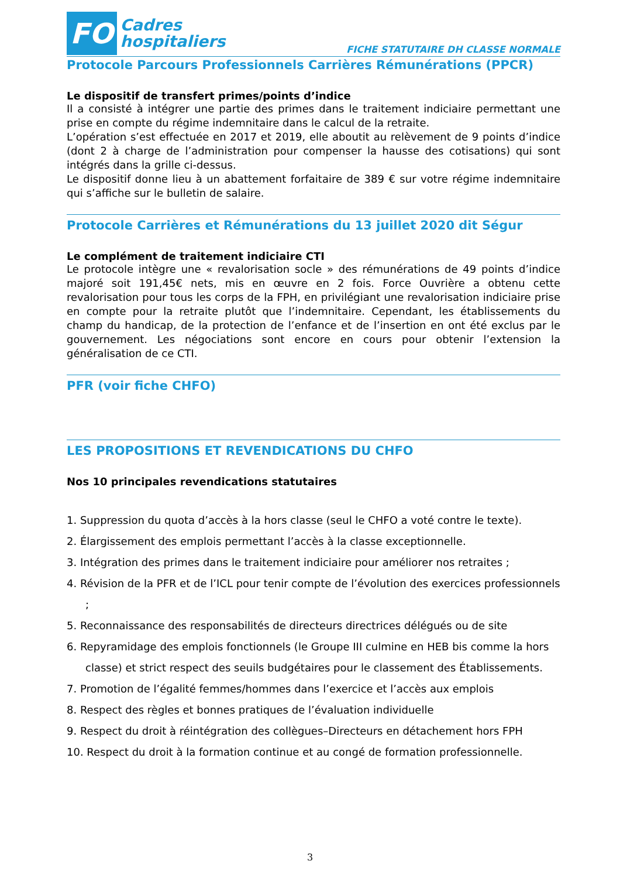FO Cadres
hospitaliers
FICHE STATUTAIRE DH CLASSE NORMALE
Protocole Parcours Professionnels Carrières Rémunérations (PPCR)
Le dispositif de transfert primes/points d’indice
Il a consisté à intégrer une partie des primes dans le traitement indiciaire permettant une prise en compte du régime indemnitaire dans le calcul de la retraite.
L’opération s’est effectuée en 2017 et 2019, elle aboutit au relèvement de 9 points d’indice (dont 2 à charge de l’administration pour compenser la hausse des cotisations) qui sont intégrés dans la grille ci-dessus.
Le dispositif donne lieu à un abattement forfaitaire de 389 € sur votre régime indemnitaire qui s’affiche sur le bulletin de salaire.
Protocole Carrières et Rémunérations du 13 juillet 2020 dit Ségur
Le complément de traitement indiciaire CTI
Le protocole intègre une « revalorisation socle » des rémunérations de 49 points d’indice majoré soit 191,45€ nets, mis en œuvre en 2 fois. Force Ouvrière a obtenu cette revalorisation pour tous les corps de la FPH, en privilégiant une revalorisation indiciaire prise en compte pour la retraite plutôt que l’indemnitaire. Cependant, les établissements du champ du handicap, de la protection de l’enfance et de l’insertion en ont été exclus par le gouvernement. Les négociations sont encore en cours pour obtenir l’extension la généralisation de ce CTI.
PFR (voir fiche CHFO)
LES PROPOSITIONS ET REVENDICATIONS DU CHFO
Nos 10 principales revendications statutaires
1. Suppression du quota d’accès à la hors classe (seul le CHFO a voté contre le texte).
2. Élargissement des emplois permettant l’accès à la classe exceptionnelle.
3. Intégration des primes dans le traitement indiciaire pour améliorer nos retraites ;
4. Révision de la PFR et de l’ICL pour tenir compte de l’évolution des exercices professionnels ;
5. Reconnaissance des responsabilités de directeurs directrices délégués ou de site
6. Repyramidage des emplois fonctionnels (le Groupe III culmine en HEB bis comme la hors classe) et strict respect des seuils budgétaires pour le classement des Établissements.
7. Promotion de l’égalité femmes/hommes dans l’exercice et l’accès aux emplois
8. Respect des règles et bonnes pratiques de l’évaluation individuelle
9. Respect du droit à réintégration des collègues–Directeurs en détachement hors FPH
10. Respect du droit à la formation continue et au congé de formation professionnelle.
3